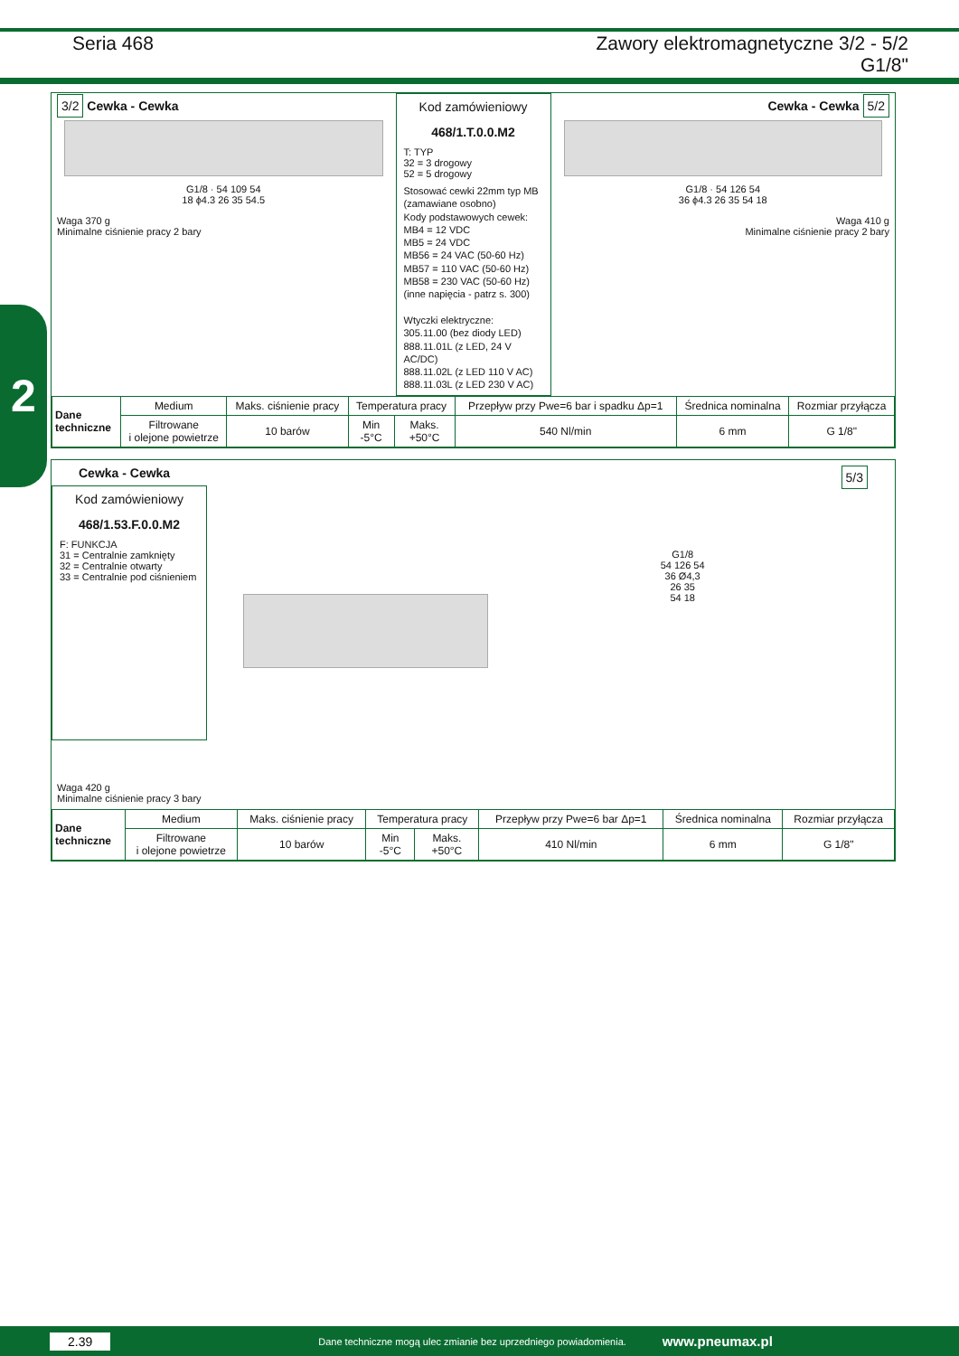Seria 468 Zawory elektromagnetyczne 3/2 - 5/2
G1/8"
2
3/2 Cewka - Cewka
G1/8 · 54 109 54
18 ϕ4.3 26 35 54.5
Waga 370 g
Minimalne ciśnienie pracy 2 bary
Kod zamówieniowy
468/1.T.0.0.M2
T: TYP
32 = 3 drogowy
52 = 5 drogowy
Stosować cewki 22mm typ MB (zamawiane osobno)
Kody podstawowych cewek:
MB4 = 12 VDC
MB5 = 24 VDC
MB56 = 24 VAC (50-60 Hz)
MB57 = 110 VAC (50-60 Hz)
MB58 = 230 VAC (50-60 Hz)
(inne napięcia - patrz s. 300)
Wtyczki elektryczne:
305.11.00 (bez diody LED)
888.11.01L (z LED, 24 V AC/DC)
888.11.02L (z LED 110 V AC)
888.11.03L (z LED 230 V AC)
Cewka - Cewka 5/2
G1/8 · 54 126 54
36 ϕ4.3 26 35 54 18
Waga 410 g
Minimalne ciśnienie pracy 2 bary
| Dane techniczne | Medium | Maks. ciśnienie pracy | Temperatura pracy | | Przepływ przy Pwe=6 bar i spadku Δp=1 | Średnica nominalna | Rozmiar przyłącza |
| | Filtrowane i olejone powietrze | 10 barów | Min -5°C | Maks. +50°C | 540 Nl/min | 6 mm | G 1/8" |
Cewka - Cewka 5/3
Kod zamówieniowy
468/1.53.F.0.0.M2
F: FUNKCJA
31 = Centralnie zamknięty
32 = Centralnie otwarty
33 = Centralnie pod ciśnieniem
G1/8
54 126 54
36 Ø4,3
26 35
54 18
Waga 420 g
Minimalne ciśnienie pracy 3 bary
| Dane techniczne | Medium | Maks. ciśnienie pracy | Temperatura pracy | | Przepływ przy Pwe=6 bar Δp=1 | Średnica nominalna | Rozmiar przyłącza |
| | Filtrowane i olejone powietrze | 10 barów | Min -5°C | Maks. +50°C | 410 Nl/min | 6 mm | G 1/8" |
2.39 Dane techniczne mogą ulec zmianie bez uprzedniego powiadomienia. www.pneumax.pl